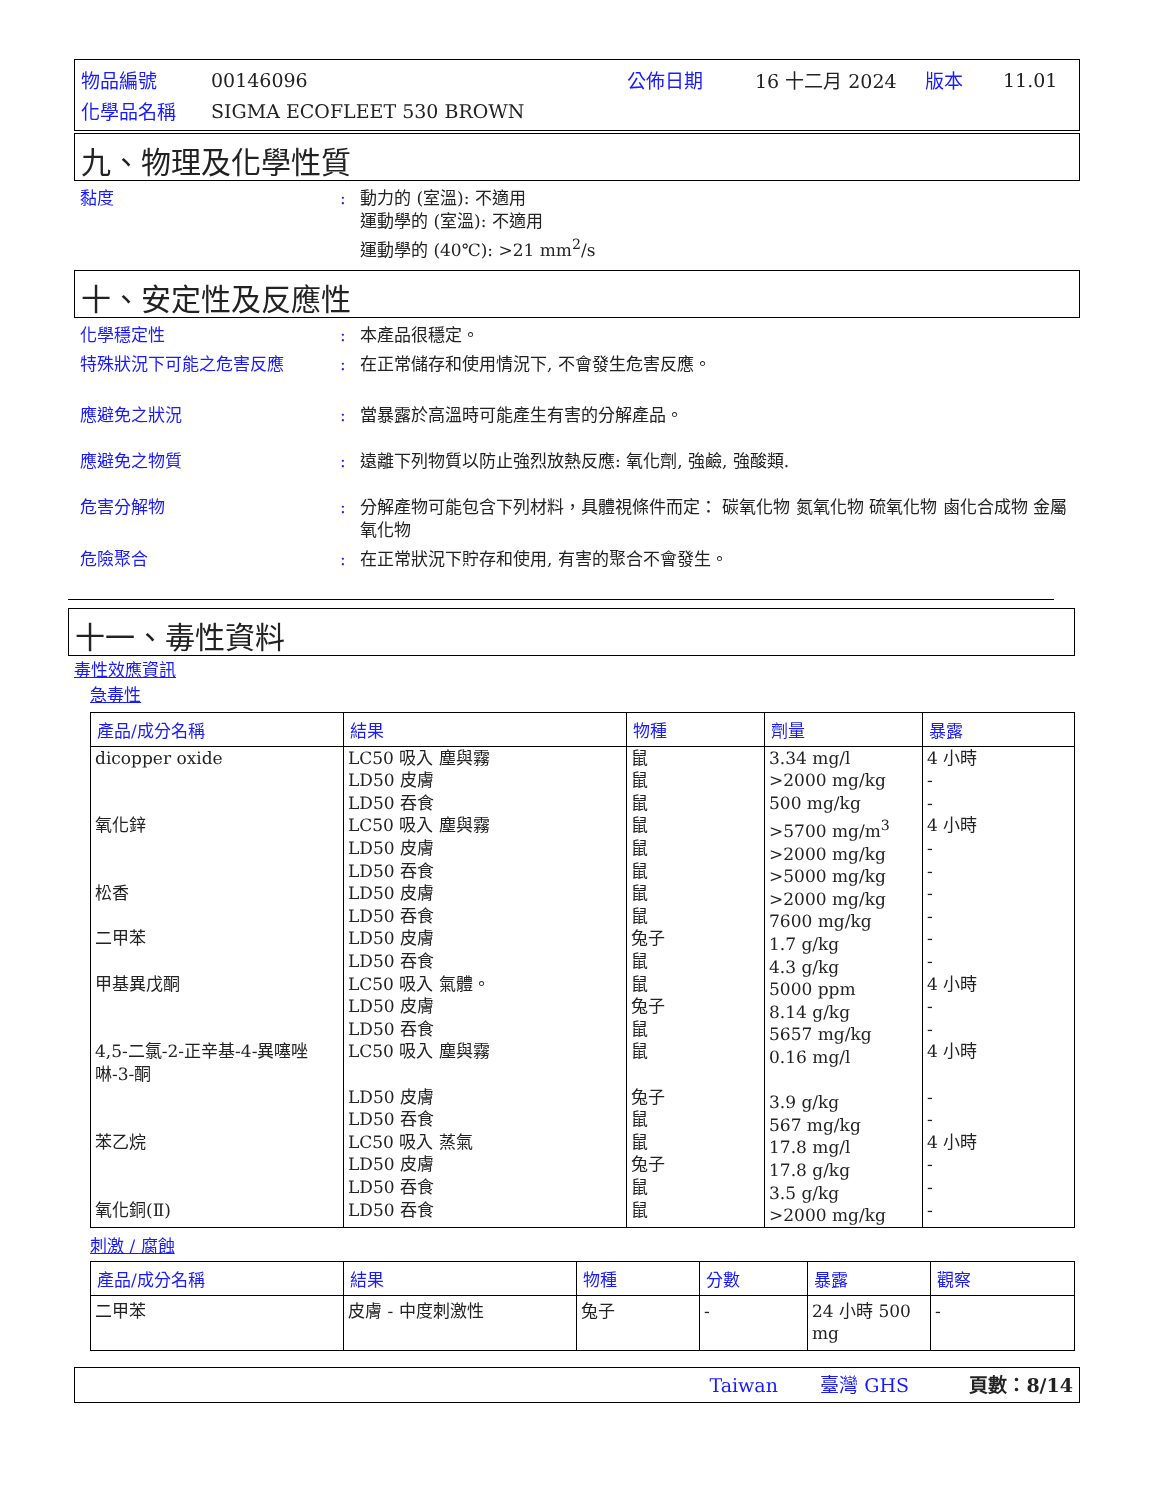| 物品編號 | 00146096 | 公佈日期 | 16 十二月 2024 | 版本 | 11.01 |
| 化學品名稱 | SIGMA ECOFLEET 530 BROWN | | | | |
九、物理及化學性質
黏度 : 動力的 (室溫): 不適用
運動學的 (室溫): 不適用
運動學的 (40℃): >21 mm<sup>2</sup>/s
十、安定性及反應性
化學穩定性 : 本產品很穩定。
特殊狀況下可能之危害反應 : 在正常儲存和使用情況下, 不會發生危害反應。
應避免之狀況 : 當暴露於高溫時可能產生有害的分解產品。
應避免之物質 : 遠離下列物質以防止強烈放熱反應: 氧化劑, 強鹼, 強酸類.
危害分解物 : 分解產物可能包含下列材料，具體視條件而定： 碳氧化物 氮氧化物 硫氧化物 鹵化合成物 金屬氧化物
危險聚合 : 在正常狀況下貯存和使用, 有害的聚合不會發生。
十一、毒性資料
毒性效應資訊
急毒性
| 產品/成分名稱 | 結果 | 物種 | 劑量 | 暴露 |
| --- | --- | --- | --- | --- |
| dicopper oxide 氧化鋅 松香 二甲苯 甲基異戊酮 4,5-二氯-2-正辛基-4-異噻唑啉-3-酮 苯乙烷 氧化銅(Ⅱ) | LC50 吸入 塵與霧 LD50 皮膚 LD50 吞食 LC50 吸入 塵與霧 LD50 皮膚 LD50 吞食 LD50 皮膚 LD50 吞食 LD50 皮膚 LD50 吞食 LC50 吸入 氣體。 LD50 皮膚 LD50 吞食 LC50 吸入 塵與霧 LD50 皮膚 LD50 吞食 LC50 吸入 蒸氣 LD50 皮膚 LD50 吞食 LD50 吞食 | 鼠 鼠 鼠 鼠 鼠 鼠 鼠 鼠 兔子 鼠 鼠 兔子 鼠 鼠 兔子 鼠 鼠 兔子 鼠 鼠 | 3.34 mg/l >2000 mg/kg 500 mg/kg >5700 mg/m<sup>3</sup> >2000 mg/kg >5000 mg/kg >2000 mg/kg 7600 mg/kg 1.7 g/kg 4.3 g/kg 5000 ppm 8.14 g/kg 5657 mg/kg 0.16 mg/l 3.9 g/kg 567 mg/kg 17.8 mg/l 17.8 g/kg 3.5 g/kg >2000 mg/kg | 4 小時 - - 4 小時 - - - - - - 4 小時 - - 4 小時 - - 4 小時 - - - |
刺激 / 腐蝕
| 產品/成分名稱 | 結果 | 物種 | 分數 | 暴露 | 觀察 |
| --- | --- | --- | --- | --- | --- |
| 二甲苯 | 皮膚 - 中度刺激性 | 兔子 | - | 24 小時 500 mg | - |
Taiwan 臺灣 GHS 頁數：8/14